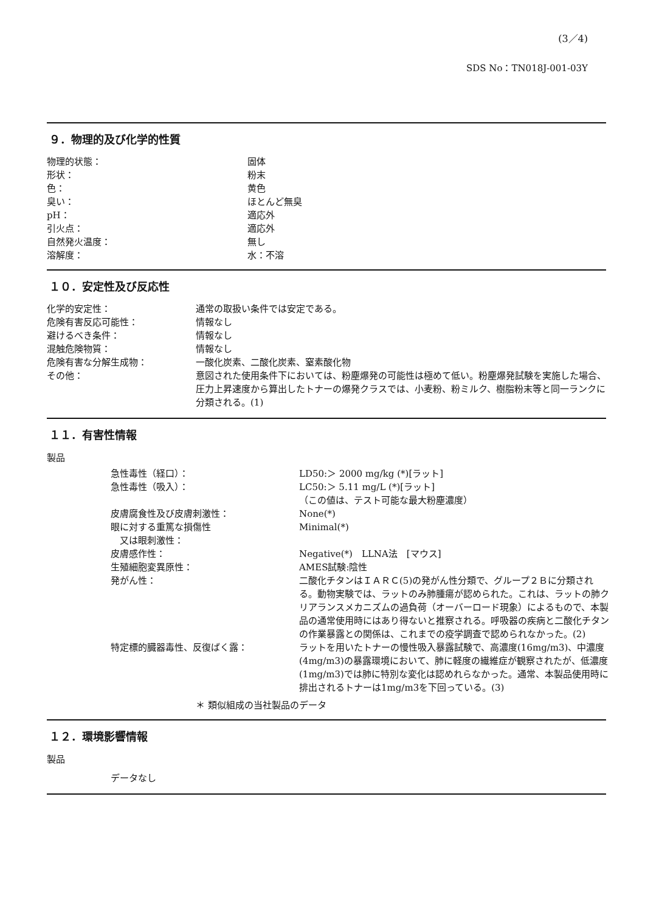(3／4)
SDS No：TN018J-001-03Y
９．物理的及び化学的性質
| 物理的状態： | 固体 |
| 形状： | 粉末 |
| 色： | 黄色 |
| 臭い： | ほとんど無臭 |
| pH： | 適応外 |
| 引火点： | 適応外 |
| 自然発火温度： | 無し |
| 溶解度： | 水：不溶 |
１０．安定性及び反応性
| 化学的安定性： | 通常の取扱い条件では安定である。 |
| 危険有害反応可能性： | 情報なし |
| 避けるべき条件： | 情報なし |
| 混触危険物質： | 情報なし |
| 危険有害な分解生成物： | 一酸化炭素、二酸化炭素、窒素酸化物 |
| その他： | 意図された使用条件下においては、粉塵爆発の可能性は極めて低い。粉塵爆発試験を実施した場合、圧力上昇速度から算出したトナーの爆発クラスでは、小麦粉、粉ミルク、樹脂粉末等と同一ランクに分類される。(1) |
１１．有害性情報
製品
| 急性毒性（経口）： | LD50:＞ 2000 mg/kg (*)[ラット] |
| 急性毒性（吸入）： | LC50:＞ 5.11 mg/L (*)[ラット] （この値は、テスト可能な最大粉塵濃度） |
| 皮膚腐食性及び皮膚刺激性： | None(*) |
| 眼に対する重篤な損傷性 又は眼刺激性： | Minimal(*) |
| 皮膚感作性： | Negative(*) LLNA法 [マウス] |
| 生殖細胞変異原性： | AMES試験:陰性 |
| 発がん性： | 二酸化チタンはＩＡＲＣ(5)の発がん性分類で、グループ２Ｂに分類される。動物実験では、ラットのみ肺腫瘍が認められた。これは、ラットの肺クリアランスメカニズムの過負荷（オーバーロード現象）によるもので、本製品の通常使用時にはあり得ないと推察される。呼吸器の疾病と二酸化チタンの作業暴露との関係は、これまでの疫学調査で認められなかった。(2) |
| 特定標的臓器毒性、反復ばく露： | ラットを用いたトナーの慢性吸入暴露試験で、高濃度(16mg/m3)、中濃度(4mg/m3)の暴露環境において、肺に軽度の繊維症が観察されたが、低濃度(1mg/m3)では肺に特別な変化は認めれらなかった。通常、本製品使用時に排出されるトナーは1mg/m3を下回っている。(3) |
＊ 類似組成の当社製品のデータ
１２．環境影響情報
製品
データなし